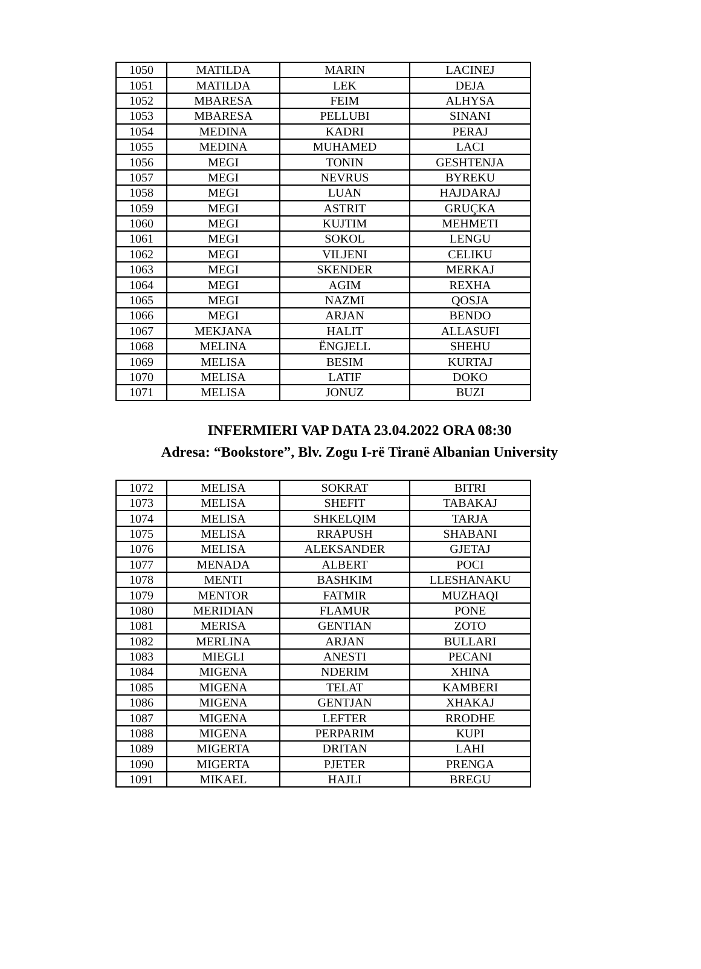| 1050 | MATILDA | MARIN | LACINEJ |
| 1051 | MATILDA | LEK | DEJA |
| 1052 | MBARESA | FEIM | ALHYSA |
| 1053 | MBARESA | PELLUBI | SINANI |
| 1054 | MEDINA | KADRI | PERAJ |
| 1055 | MEDINA | MUHAMED | LACI |
| 1056 | MEGI | TONIN | GESHTENJA |
| 1057 | MEGI | NEVRUS | BYREKU |
| 1058 | MEGI | LUAN | HAJDARAJ |
| 1059 | MEGI | ASTRIT | GRUÇKA |
| 1060 | MEGI | KUJTIM | MEHMETI |
| 1061 | MEGI | SOKOL | LENGU |
| 1062 | MEGI | VILJENI | CELIKU |
| 1063 | MEGI | SKENDER | MERKAJ |
| 1064 | MEGI | AGIM | REXHA |
| 1065 | MEGI | NAZMI | QOSJA |
| 1066 | MEGI | ARJAN | BENDO |
| 1067 | MEKJANA | HALIT | ALLASUFI |
| 1068 | MELINA | ËNGJELL | SHEHU |
| 1069 | MELISA | BESIM | KURTAJ |
| 1070 | MELISA | LATIF | DOKO |
| 1071 | MELISA | JONUZ | BUZI |
INFERMIERI VAP DATA 23.04.2022 ORA 08:30
Adresa: “Bookstore”, Blv. Zogu I-rë Tiranë Albanian University
| 1072 | MELISA | SOKRAT | BITRI |
| 1073 | MELISA | SHEFIT | TABAKAJ |
| 1074 | MELISA | SHKELQIM | TARJA |
| 1075 | MELISA | RRAPUSH | SHABANI |
| 1076 | MELISA | ALEKSANDER | GJETAJ |
| 1077 | MENADA | ALBERT | POCI |
| 1078 | MENTI | BASHKIM | LLESHANAKU |
| 1079 | MENTOR | FATMIR | MUZHAQI |
| 1080 | MERIDIAN | FLAMUR | PONE |
| 1081 | MERISA | GENTIAN | ZOTO |
| 1082 | MERLINA | ARJAN | BULLARI |
| 1083 | MIEGLI | ANESTI | PECANI |
| 1084 | MIGENA | NDERIM | XHINA |
| 1085 | MIGENA | TELAT | KAMBERI |
| 1086 | MIGENA | GENTJAN | XHAKAJ |
| 1087 | MIGENA | LEFTER | RRODHE |
| 1088 | MIGENA | PERPARIM | KUPI |
| 1089 | MIGERTA | DRITAN | LAHI |
| 1090 | MIGERTA | PJETER | PRENGA |
| 1091 | MIKAEL | HAJLI | BREGU |